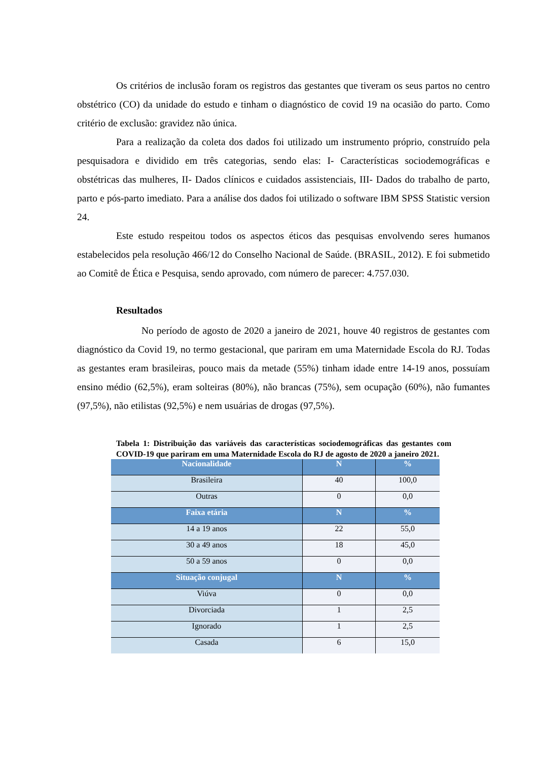Os critérios de inclusão foram os registros das gestantes que tiveram os seus partos no centro obstétrico (CO) da unidade do estudo e tinham o diagnóstico de covid 19 na ocasião do parto. Como critério de exclusão: gravidez não única.
Para a realização da coleta dos dados foi utilizado um instrumento próprio, construído pela pesquisadora e dividido em três categorias, sendo elas: I- Características sociodemográficas e obstétricas das mulheres, II- Dados clínicos e cuidados assistenciais, III- Dados do trabalho de parto, parto e pós-parto imediato. Para a análise dos dados foi utilizado o software IBM SPSS Statistic version 24.
Este estudo respeitou todos os aspectos éticos das pesquisas envolvendo seres humanos estabelecidos pela resolução 466/12 do Conselho Nacional de Saúde. (BRASIL, 2012). E foi submetido ao Comitê de Ética e Pesquisa, sendo aprovado, com número de parecer: 4.757.030.
Resultados
No período de agosto de 2020 a janeiro de 2021, houve 40 registros de gestantes com diagnóstico da Covid 19, no termo gestacional, que pariram em uma Maternidade Escola do RJ. Todas as gestantes eram brasileiras, pouco mais da metade (55%) tinham idade entre 14-19 anos, possuíam ensino médio (62,5%), eram solteiras (80%), não brancas (75%), sem ocupação (60%), não fumantes (97,5%), não etilistas (92,5%) e nem usuárias de drogas (97,5%).
Tabela 1: Distribuição das variáveis das características sociodemográficas das gestantes com COVID-19 que pariram em uma Maternidade Escola do RJ de agosto de 2020 a janeiro 2021.
| Nacionalidade | N | % |
| --- | --- | --- |
| Brasileira | 40 | 100,0 |
| Outras | 0 | 0,0 |
| Faixa etária | N | % |
| 14 a 19 anos | 22 | 55,0 |
| 30 a 49 anos | 18 | 45,0 |
| 50 a 59 anos | 0 | 0,0 |
| Situação conjugal | N | % |
| Viúva | 0 | 0,0 |
| Divorciada | 1 | 2,5 |
| Ignorado | 1 | 2,5 |
| Casada | 6 | 15,0 |